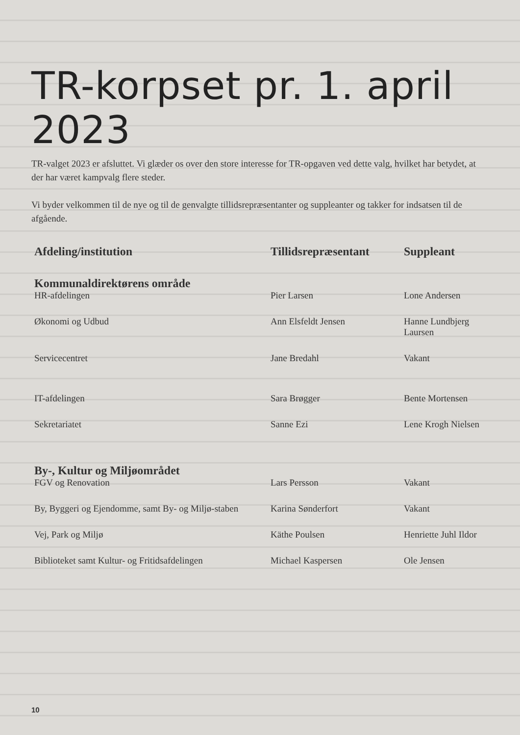TR-korpset pr. 1. april 2023
TR-valget 2023 er afsluttet. Vi glæder os over den store interesse for TR-opgaven ved dette valg, hvilket har betydet, at der har været kampvalg flere steder.
Vi byder velkommen til de nye og til de genvalgte tillidsrepræsentanter og suppleanter og takker for indsatsen til de afgående.
| Afdeling/institution | Tillidsrepræsentant | Suppleant |
| --- | --- | --- |
| Kommunaldirektørens område | | |
| HR-afdelingen | Pier Larsen | Lone Andersen |
| Økonomi og Udbud | Ann Elsfeldt Jensen | Hanne Lundbjerg Laursen |
| Servicecentret | Jane Bredahl | Vakant |
| IT-afdelingen | Sara Brøgger | Bente Mortensen |
| Sekretariatet | Sanne Ezi | Lene Krogh Nielsen |
| By-, Kultur og Miljøområdet | | |
| FGV og Renovation | Lars Persson | Vakant |
| By, Byggeri og Ejendomme, samt By- og Miljø-staben | Karina Sønderfort | Vakant |
| Vej, Park og Miljø | Käthe Poulsen | Henriette Juhl Ildor |
| Biblioteket samt Kultur- og Fritidsafdelingen | Michael Kaspersen | Ole Jensen |
10